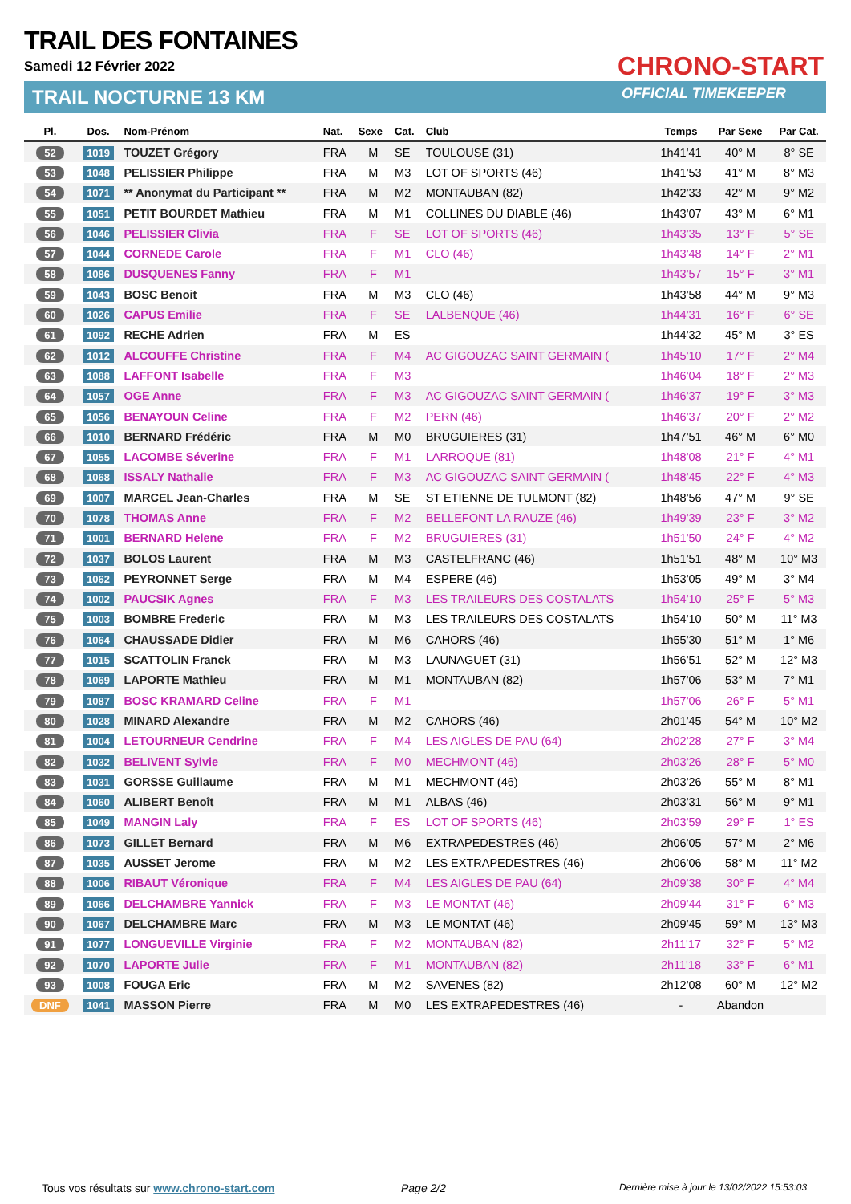TRAIL DES FONTAINES
Samedi 12 Février 2022
TRAIL NOCTURNE 13 KM
CHRONO-START
OFFICIAL TIMEKEEPER
| Pl. | Dos. | Nom-Prénom | Nat. | Sexe | Cat. | Club | Temps | Par Sexe | Par Cat. |
| --- | --- | --- | --- | --- | --- | --- | --- | --- | --- |
| 52 | 1019 | TOUZET Grégory | FRA | M | SE | TOULOUSE (31) | 1h41'41 | 40° M | 8° SE |
| 53 | 1048 | PELISSIER Philippe | FRA | M | M3 | LOT OF SPORTS (46) | 1h41'53 | 41° M | 8° M3 |
| 54 | 1071 | ** Anonymat du Participant ** | FRA | M | M2 | MONTAUBAN (82) | 1h42'33 | 42° M | 9° M2 |
| 55 | 1051 | PETIT BOURDET Mathieu | FRA | M | M1 | COLLINES DU DIABLE (46) | 1h43'07 | 43° M | 6° M1 |
| 56 | 1046 | PELISSIER Clivia | FRA | F | SE | LOT OF SPORTS (46) | 1h43'35 | 13° F | 5° SE |
| 57 | 1044 | CORNEDE Carole | FRA | F | M1 | CLO (46) | 1h43'48 | 14° F | 2° M1 |
| 58 | 1086 | DUSQUENES Fanny | FRA | F | M1 | | 1h43'57 | 15° F | 3° M1 |
| 59 | 1043 | BOSC Benoit | FRA | M | M3 | CLO (46) | 1h43'58 | 44° M | 9° M3 |
| 60 | 1026 | CAPUS Emilie | FRA | F | SE | LALBENQUE (46) | 1h44'31 | 16° F | 6° SE |
| 61 | 1092 | RECHE Adrien | FRA | M | ES | | 1h44'32 | 45° M | 3° ES |
| 62 | 1012 | ALCOUFFE Christine | FRA | F | M4 | AC GIGOUZAC SAINT GERMAIN ( | 1h45'10 | 17° F | 2° M4 |
| 63 | 1088 | LAFFONT Isabelle | FRA | F | M3 | | 1h46'04 | 18° F | 2° M3 |
| 64 | 1057 | OGE Anne | FRA | F | M3 | AC GIGOUZAC SAINT GERMAIN ( | 1h46'37 | 19° F | 3° M3 |
| 65 | 1056 | BENAYOUN Celine | FRA | F | M2 | PERN (46) | 1h46'37 | 20° F | 2° M2 |
| 66 | 1010 | BERNARD Frédéric | FRA | M | M0 | BRUGUIERES (31) | 1h47'51 | 46° M | 6° M0 |
| 67 | 1055 | LACOMBE Séverine | FRA | F | M1 | LARROQUE (81) | 1h48'08 | 21° F | 4° M1 |
| 68 | 1068 | ISSALY Nathalie | FRA | F | M3 | AC GIGOUZAC SAINT GERMAIN ( | 1h48'45 | 22° F | 4° M3 |
| 69 | 1007 | MARCEL Jean-Charles | FRA | M | SE | ST ETIENNE DE TULMONT (82) | 1h48'56 | 47° M | 9° SE |
| 70 | 1078 | THOMAS Anne | FRA | F | M2 | BELLEFONT LA RAUZE (46) | 1h49'39 | 23° F | 3° M2 |
| 71 | 1001 | BERNARD Helene | FRA | F | M2 | BRUGUIERES (31) | 1h51'50 | 24° F | 4° M2 |
| 72 | 1037 | BOLOS Laurent | FRA | M | M3 | CASTELFRANC (46) | 1h51'51 | 48° M | 10° M3 |
| 73 | 1062 | PEYRONNET Serge | FRA | M | M4 | ESPERE (46) | 1h53'05 | 49° M | 3° M4 |
| 74 | 1002 | PAUCSIK Agnes | FRA | F | M3 | LES TRAILEURS DES COSTALATS | 1h54'10 | 25° F | 5° M3 |
| 75 | 1003 | BOMBRE Frederic | FRA | M | M3 | LES TRAILEURS DES COSTALATS | 1h54'10 | 50° M | 11° M3 |
| 76 | 1064 | CHAUSSADE Didier | FRA | M | M6 | CAHORS (46) | 1h55'30 | 51° M | 1° M6 |
| 77 | 1015 | SCATTOLIN Franck | FRA | M | M3 | LAUNAGUET (31) | 1h56'51 | 52° M | 12° M3 |
| 78 | 1069 | LAPORTE Mathieu | FRA | M | M1 | MONTAUBAN (82) | 1h57'06 | 53° M | 7° M1 |
| 79 | 1087 | BOSC KRAMARD Celine | FRA | F | M1 | | 1h57'06 | 26° F | 5° M1 |
| 80 | 1028 | MINARD Alexandre | FRA | M | M2 | CAHORS (46) | 2h01'45 | 54° M | 10° M2 |
| 81 | 1004 | LETOURNEUR Cendrine | FRA | F | M4 | LES AIGLES DE PAU (64) | 2h02'28 | 27° F | 3° M4 |
| 82 | 1032 | BELIVENT Sylvie | FRA | F | M0 | MECHMONT (46) | 2h03'26 | 28° F | 5° M0 |
| 83 | 1031 | GORSSE Guillaume | FRA | M | M1 | MECHMONT (46) | 2h03'26 | 55° M | 8° M1 |
| 84 | 1060 | ALIBERT Benoît | FRA | M | M1 | ALBAS (46) | 2h03'31 | 56° M | 9° M1 |
| 85 | 1049 | MANGIN Laly | FRA | F | ES | LOT OF SPORTS (46) | 2h03'59 | 29° F | 1° ES |
| 86 | 1073 | GILLET Bernard | FRA | M | M6 | EXTRAPEDESTRES (46) | 2h06'05 | 57° M | 2° M6 |
| 87 | 1035 | AUSSET Jerome | FRA | M | M2 | LES EXTRAPEDESTRES (46) | 2h06'06 | 58° M | 11° M2 |
| 88 | 1006 | RIBAUT Véronique | FRA | F | M4 | LES AIGLES DE PAU (64) | 2h09'38 | 30° F | 4° M4 |
| 89 | 1066 | DELCHAMBRE Yannick | FRA | F | M3 | LE MONTAT (46) | 2h09'44 | 31° F | 6° M3 |
| 90 | 1067 | DELCHAMBRE Marc | FRA | M | M3 | LE MONTAT (46) | 2h09'45 | 59° M | 13° M3 |
| 91 | 1077 | LONGUEVILLE Virginie | FRA | F | M2 | MONTAUBAN (82) | 2h11'17 | 32° F | 5° M2 |
| 92 | 1070 | LAPORTE Julie | FRA | F | M1 | MONTAUBAN (82) | 2h11'18 | 33° F | 6° M1 |
| 93 | 1008 | FOUGA Eric | FRA | M | M2 | SAVENES (82) | 2h12'08 | 60° M | 12° M2 |
| DNF | 1041 | MASSON Pierre | FRA | M | M0 | LES EXTRAPEDESTRES (46) | - | Abandon | |
Tous vos résultats sur www.chrono-start.com
Page 2/2
Dernière mise à jour le 13/02/2022 15:53:03